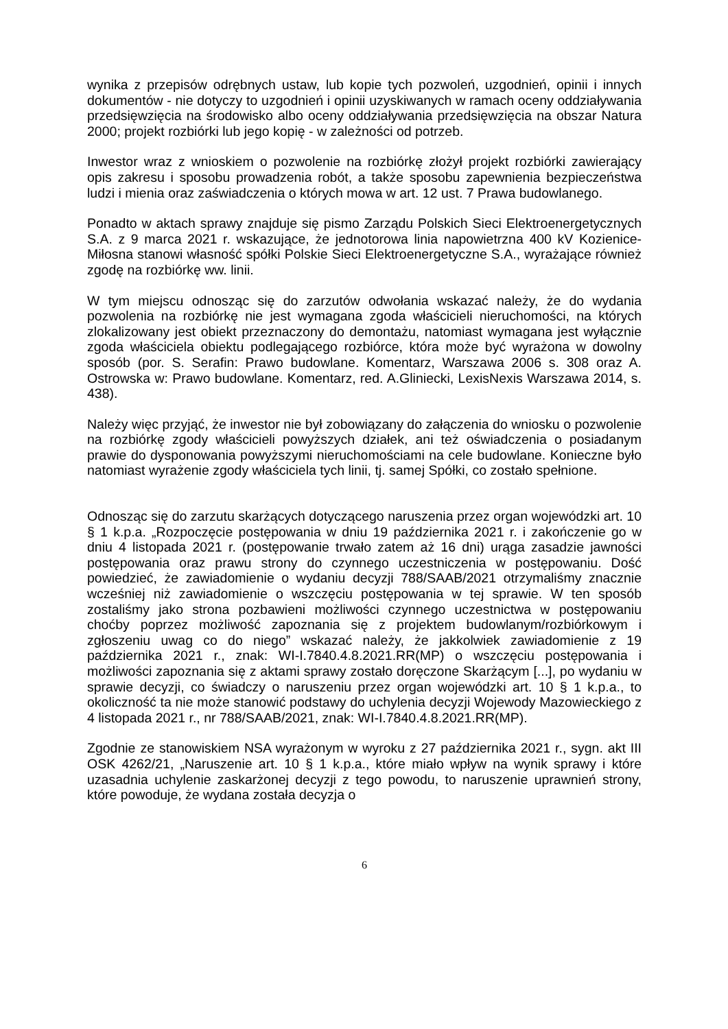wynika z przepisów odrębnych ustaw, lub kopie tych pozwoleń, uzgodnień, opinii i innych dokumentów - nie dotyczy to uzgodnień i opinii uzyskiwanych w ramach oceny oddziaływania przedsięwzięcia na środowisko albo oceny oddziaływania przedsięwzięcia na obszar Natura 2000; projekt rozbiórki lub jego kopię - w zależności od potrzeb.
Inwestor wraz z wnioskiem o pozwolenie na rozbiórkę złożył projekt rozbiórki zawierający opis zakresu i sposobu prowadzenia robót, a także sposobu zapewnienia bezpieczeństwa ludzi i mienia oraz zaświadczenia o których mowa w art. 12 ust. 7 Prawa budowlanego.
Ponadto w aktach sprawy znajduje się pismo Zarządu Polskich Sieci Elektroenergetycznych S.A. z 9 marca 2021 r. wskazujące, że jednotorowa linia napowietrzna 400 kV Kozienice-Miłosna stanowi własność spółki Polskie Sieci Elektroenergetyczne S.A., wyrażające również zgodę na rozbiórkę ww. linii.
W tym miejscu odnosząc się do zarzutów odwołania wskazać należy, że do wydania pozwolenia na rozbiórkę nie jest wymagana zgoda właścicieli nieruchomości, na których zlokalizowany jest obiekt przeznaczony do demontażu, natomiast wymagana jest wyłącznie zgoda właściciela obiektu podlegającego rozbiórce, która może być wyrażona w dowolny sposób (por. S. Serafin: Prawo budowlane. Komentarz, Warszawa 2006 s. 308 oraz A. Ostrowska w: Prawo budowlane. Komentarz, red. A.Gliniecki, LexisNexis Warszawa 2014, s. 438).
Należy więc przyjąć, że inwestor nie był zobowiązany do załączenia do wniosku o pozwolenie na rozbiórkę zgody właścicieli powyższych działek, ani też oświadczenia o posiadanym prawie do dysponowania powyższymi nieruchomościami na cele budowlane. Konieczne było natomiast wyrażenie zgody właściciela tych linii, tj. samej Spółki, co zostało spełnione.
Odnosząc się do zarzutu skarżących dotyczącego naruszenia przez organ wojewódzki art. 10 § 1 k.p.a. „Rozpoczęcie postępowania w dniu 19 października 2021 r. i zakończenie go w dniu 4 listopada 2021 r. (postępowanie trwało zatem aż 16 dni) urąga zasadzie jawności postępowania oraz prawu strony do czynnego uczestniczenia w postępowaniu. Dość powiedzieć, że zawiadomienie o wydaniu decyzji 788/SAAB/2021 otrzymaliśmy znacznie wcześniej niż zawiadomienie o wszczęciu postępowania w tej sprawie. W ten sposób zostaliśmy jako strona pozbawieni możliwości czynnego uczestnictwa w postępowaniu choćby poprzez możliwość zapoznania się z projektem budowlanym/rozbiórkowym i zgłoszeniu uwag co do niego” wskazać należy, że jakkolwiek zawiadomienie z 19 października 2021 r., znak: WI-I.7840.4.8.2021.RR(MP) o wszczęciu postępowania i możliwości zapoznania się z aktami sprawy zostało doręczone Skarżącym [...], po wydaniu w sprawie decyzji, co świadczy o naruszeniu przez organ wojewódzki art. 10 § 1 k.p.a., to okoliczność ta nie może stanowić podstawy do uchylenia decyzji Wojewody Mazowieckiego z 4 listopada 2021 r., nr 788/SAAB/2021, znak: WI-I.7840.4.8.2021.RR(MP).
Zgodnie ze stanowiskiem NSA wyrażonym w wyroku z 27 października 2021 r., sygn. akt III OSK 4262/21, „Naruszenie art. 10 § 1 k.p.a., które miało wpływ na wynik sprawy i które uzasadnia uchylenie zaskarżonej decyzji z tego powodu, to naruszenie uprawnień strony, które powoduje, że wydana została decyzja o
6